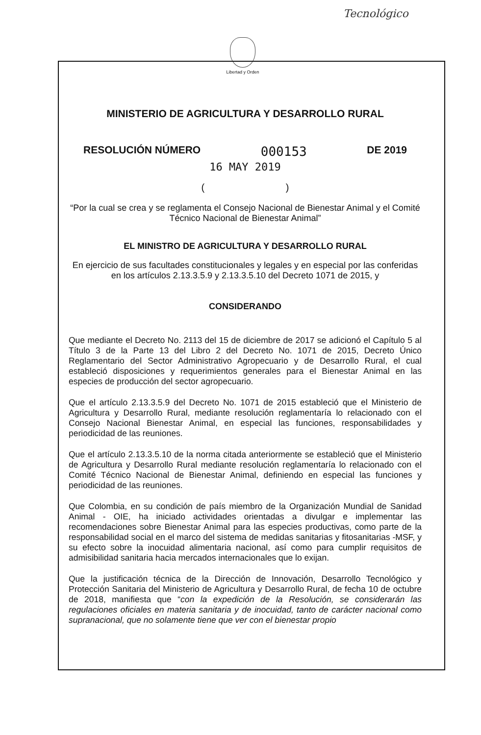Tecnológico
Libertad y Orden
MINISTERIO DE AGRICULTURA Y DESARROLLO RURAL
RESOLUCIÓN NÚMERO 000153 DE 2019
16 MAY 2019
( )
“Por la cual se crea y se reglamenta el Consejo Nacional de Bienestar Animal y el Comité Técnico Nacional de Bienestar Animal”
EL MINISTRO DE AGRICULTURA Y DESARROLLO RURAL
En ejercicio de sus facultades constitucionales y legales y en especial por las conferidas en los artículos 2.13.3.5.9 y 2.13.3.5.10 del Decreto 1071 de 2015, y
CONSIDERANDO
Que mediante el Decreto No. 2113 del 15 de diciembre de 2017 se adicionó el Capítulo 5 al Título 3 de la Parte 13 del Libro 2 del Decreto No. 1071 de 2015, Decreto Único Reglamentario del Sector Administrativo Agropecuario y de Desarrollo Rural, el cual estableció disposiciones y requerimientos generales para el Bienestar Animal en las especies de producción del sector agropecuario.
Que el artículo 2.13.3.5.9 del Decreto No. 1071 de 2015 estableció que el Ministerio de Agricultura y Desarrollo Rural, mediante resolución reglamentaría lo relacionado con el Consejo Nacional Bienestar Animal, en especial las funciones, responsabilidades y periodicidad de las reuniones.
Que el artículo 2.13.3.5.10 de la norma citada anteriormente se estableció que el Ministerio de Agricultura y Desarrollo Rural mediante resolución reglamentaría lo relacionado con el Comité Técnico Nacional de Bienestar Animal, definiendo en especial las funciones y periodicidad de las reuniones.
Que Colombia, en su condición de país miembro de la Organización Mundial de Sanidad Animal - OIE, ha iniciado actividades orientadas a divulgar e implementar las recomendaciones sobre Bienestar Animal para las especies productivas, como parte de la responsabilidad social en el marco del sistema de medidas sanitarias y fitosanitarias -MSF, y su efecto sobre la inocuidad alimentaria nacional, así como para cumplir requisitos de admisibilidad sanitaria hacia mercados internacionales que lo exijan.
Que la justificación técnica de la Dirección de Innovación, Desarrollo Tecnológico y Protección Sanitaria del Ministerio de Agricultura y Desarrollo Rural, de fecha 10 de octubre de 2018, manifiesta que “con la expedición de la Resolución, se considerarán las regulaciones oficiales en materia sanitaria y de inocuidad, tanto de carácter nacional como supranacional, que no solamente tiene que ver con el bienestar propio